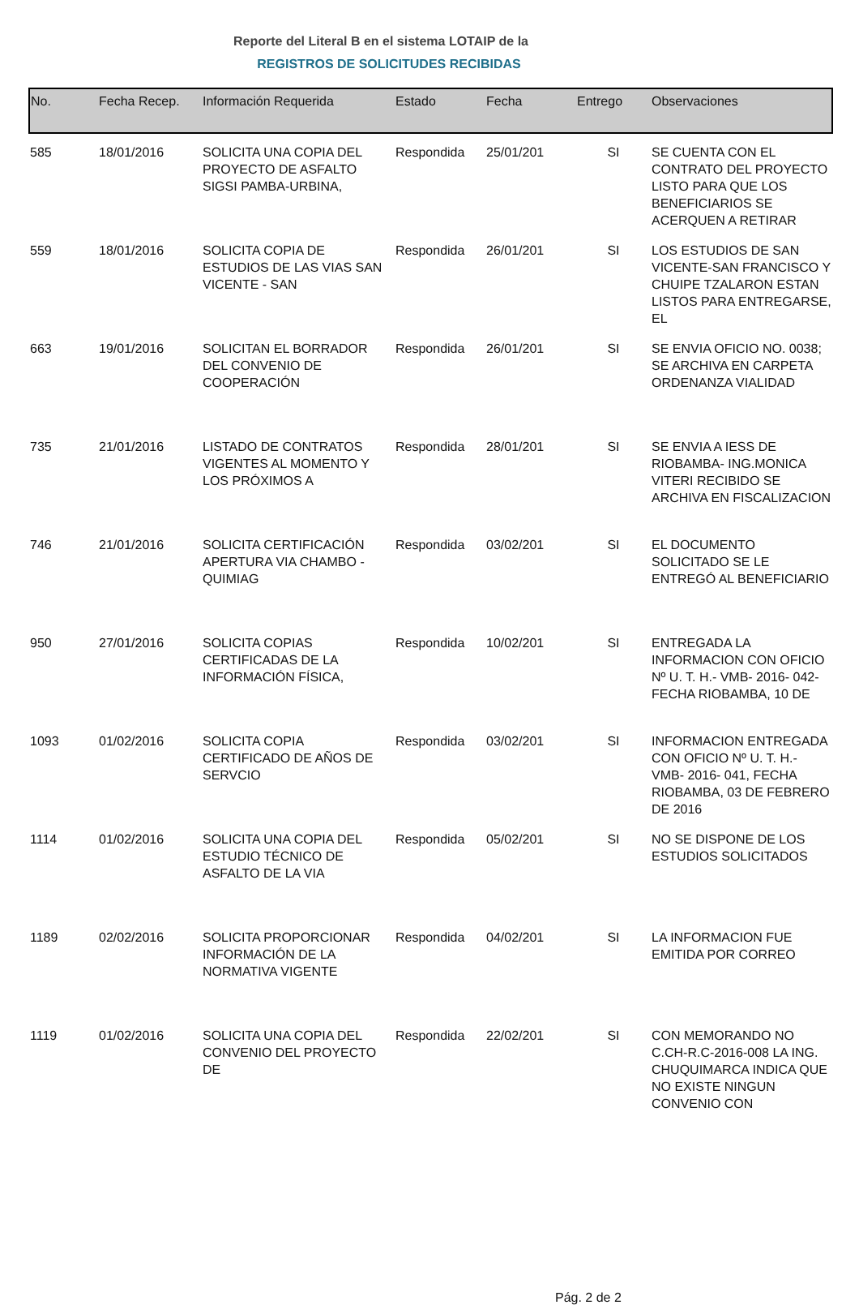Reporte del Literal B en el sistema LOTAIP de la
REGISTROS DE SOLICITUDES RECIBIDAS
| No. | Fecha Recep. | Información Requerida | Estado | Fecha | Entrego | Observaciones |
| --- | --- | --- | --- | --- | --- | --- |
| 585 | 18/01/2016 | SOLICITA UNA COPIA DEL PROYECTO DE ASFALTO SIGSI PAMBA-URBINA, | Respondida | 25/01/201 | SI | SE CUENTA CON EL CONTRATO DEL PROYECTO LISTO PARA QUE LOS BENEFICIARIOS SE ACERQUEN A RETIRAR |
| 559 | 18/01/2016 | SOLICITA COPIA DE ESTUDIOS DE LAS VIAS SAN VICENTE - SAN | Respondida | 26/01/201 | SI | LOS ESTUDIOS DE SAN VICENTE-SAN FRANCISCO Y CHUIPE TZALARON ESTAN LISTOS PARA ENTREGARSE, EL |
| 663 | 19/01/2016 | SOLICITAN EL BORRADOR DEL CONVENIO DE COOPERACIÓN | Respondida | 26/01/201 | SI | SE ENVIA OFICIO NO. 0038; SE ARCHIVA EN CARPETA ORDENANZA VIALIDAD |
| 735 | 21/01/2016 | LISTADO DE CONTRATOS VIGENTES AL MOMENTO Y LOS PRÓXIMOS A | Respondida | 28/01/201 | SI | SE ENVIA A IESS DE RIOBAMBA- ING.MONICA VITERI RECIBIDO SE ARCHIVA EN FISCALIZACION |
| 746 | 21/01/2016 | SOLICITA CERTIFICACIÓN APERTURA VIA CHAMBO - QUIMIAG | Respondida | 03/02/201 | SI | EL DOCUMENTO SOLICITADO SE LE ENTREGÓ AL BENEFICIARIO |
| 950 | 27/01/2016 | SOLICITA COPIAS CERTIFICADAS DE LA INFORMACIÓN FÍSICA, | Respondida | 10/02/201 | SI | ENTREGADA LA INFORMACION CON OFICIO Nº U. T. H.- VMB- 2016- 042- FECHA RIOBAMBA, 10 DE |
| 1093 | 01/02/2016 | SOLICITA COPIA CERTIFICADO DE AÑOS DE SERVCIO | Respondida | 03/02/201 | SI | INFORMACION ENTREGADA CON OFICIO Nº U. T. H.- VMB- 2016- 041, FECHA RIOBAMBA, 03 DE FEBRERO DE 2016 |
| 1114 | 01/02/2016 | SOLICITA UNA COPIA DEL ESTUDIO TÉCNICO DE ASFALTO DE LA VIA | Respondida | 05/02/201 | SI | NO SE DISPONE DE LOS ESTUDIOS SOLICITADOS |
| 1189 | 02/02/2016 | SOLICITA PROPORCIONAR INFORMACIÓN DE LA NORMATIVA VIGENTE | Respondida | 04/02/201 | SI | LA INFORMACION FUE EMITIDA POR CORREO |
| 1119 | 01/02/2016 | SOLICITA UNA COPIA DEL CONVENIO DEL PROYECTO DE | Respondida | 22/02/201 | SI | CON MEMORANDO NO C.CH-R.C-2016-008 LA ING. CHUQUIMARCA INDICA QUE NO EXISTE NINGUN CONVENIO CON |
Pág. 2 de 2